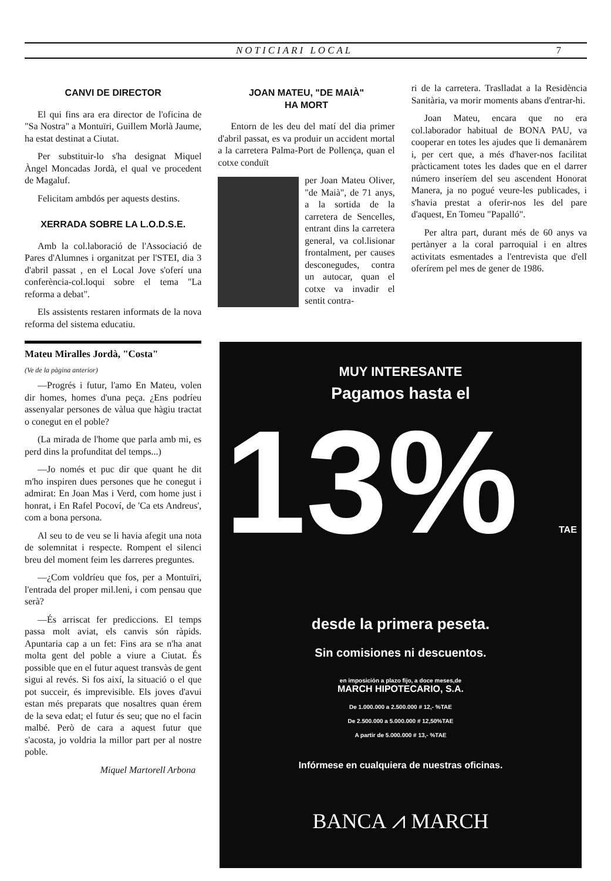NOTICIARI LOCAL 7
CANVI DE DIRECTOR
El qui fins ara era director de l'oficina de "Sa Nostra" a Montuïri, Guillem Morlà Jaume, ha estat destinat a Ciutat.
Per substituir-lo s'ha designat Miquel Àngel Moncadas Jordà, el qual ve procedent de Magaluf.
Felicitam ambdós per aquests destins.
XERRADA SOBRE LA L.O.D.S.E.
Amb la col.laboració de l'Associació de Pares d'Alumnes i organitzat per l'STEI, dia 3 d'abril passat , en el Local Jove s'oferí una conferència-col.loqui sobre el tema "La reforma a debat".
Els assistents restaren informats de la nova reforma del sistema educatiu.
Mateu Miralles Jordà, "Costa"
(Ve de la pàgina anterior)
—Progrés i futur, l'amo En Mateu, volen dir homes, homes d'una peça. ¿Ens podríeu assenyalar persones de vàlua que hàgiu tractat o conegut en el poble?
(La mirada de l'home que parla amb mi, es perd dins la profunditat del temps...)
—Jo només et puc dir que quant he dit m'ho inspiren dues persones que he conegut i admirat: En Joan Mas i Verd, com home just i honrat, i En Rafel Pocoví, de 'Ca ets Andreus', com a bona persona.
Al seu to de veu se li havia afegit una nota de solemnitat i respecte. Rompent el silenci breu del moment feim les darreres preguntes.
—¿Com voldríeu que fos, per a Montuïri, l'entrada del proper mil.leni, i com pensau que serà?
—És arriscat fer prediccions. El temps passa molt aviat, els canvis són ràpids. Apuntaria cap a un fet: Fins ara se n'ha anat molta gent del poble a viure a Ciutat. És possible que en el futur aquest transvàs de gent sigui al revés. Si fos així, la situació o el que pot succeir, és imprevisible. Els joves d'avui estan més preparats que nosaltres quan érem de la seva edat; el futur és seu; que no el facin malbé. Però de cara a aquest futur que s'acosta, jo voldria la millor part per al nostre poble.
Miquel Martorell Arbona
JOAN MATEU, "DE MAIÀ"
HA MORT
Entorn de les deu del matí del dia primer d'abril passat, es va produir un accident mortal a la carretera Palma-Port de Pollença, quan el cotxe conduït
per Joan Mateu Oliver, "de Maià", de 71 anys, a la sortida de la carretera de Sencelles, entrant dins la carretera general, va col.lisionar frontalment, per causes desconegudes, contra un autocar, quan el cotxe va invadir el sentit contra-
ri de la carretera. Traslladat a la Residència Sanitària, va morir moments abans d'entrar-hi.
Joan Mateu, encara que no era col.laborador habitual de BONA PAU, va cooperar en totes les ajudes que li demanàrem i, per cert que, a més d'haver-nos facilitat pràcticament totes les dades que en el darrer número inseríem del seu ascendent Honorat Manera, ja no pogué veure-les publicades, i s'havia prestat a oferir-nos les del pare d'aquest, En Tomeu "Papalló".
Per altra part, durant més de 60 anys va pertànyer a la coral parroquial i en altres activitats esmentades a l'entrevista que d'ell oferírem pel mes de gener de 1986.
MUY INTERESANTE
Pagamos hasta el
13% TAE
desde la primera peseta.
Sin comisiones ni descuentos.
en imposición a plazo fijo, a doce meses,de
MARCH HIPOTECARIO, S.A.
De 1.000.000 a 2.500.000 # 12,- %TAE
De 2.500.000 a 5.000.000 # 12,50%TAE
A partir de 5.000.000 # 13,- %TAE
Infórmese en cualquiera de nuestras oficinas.
BANCA ⩘ MARCH